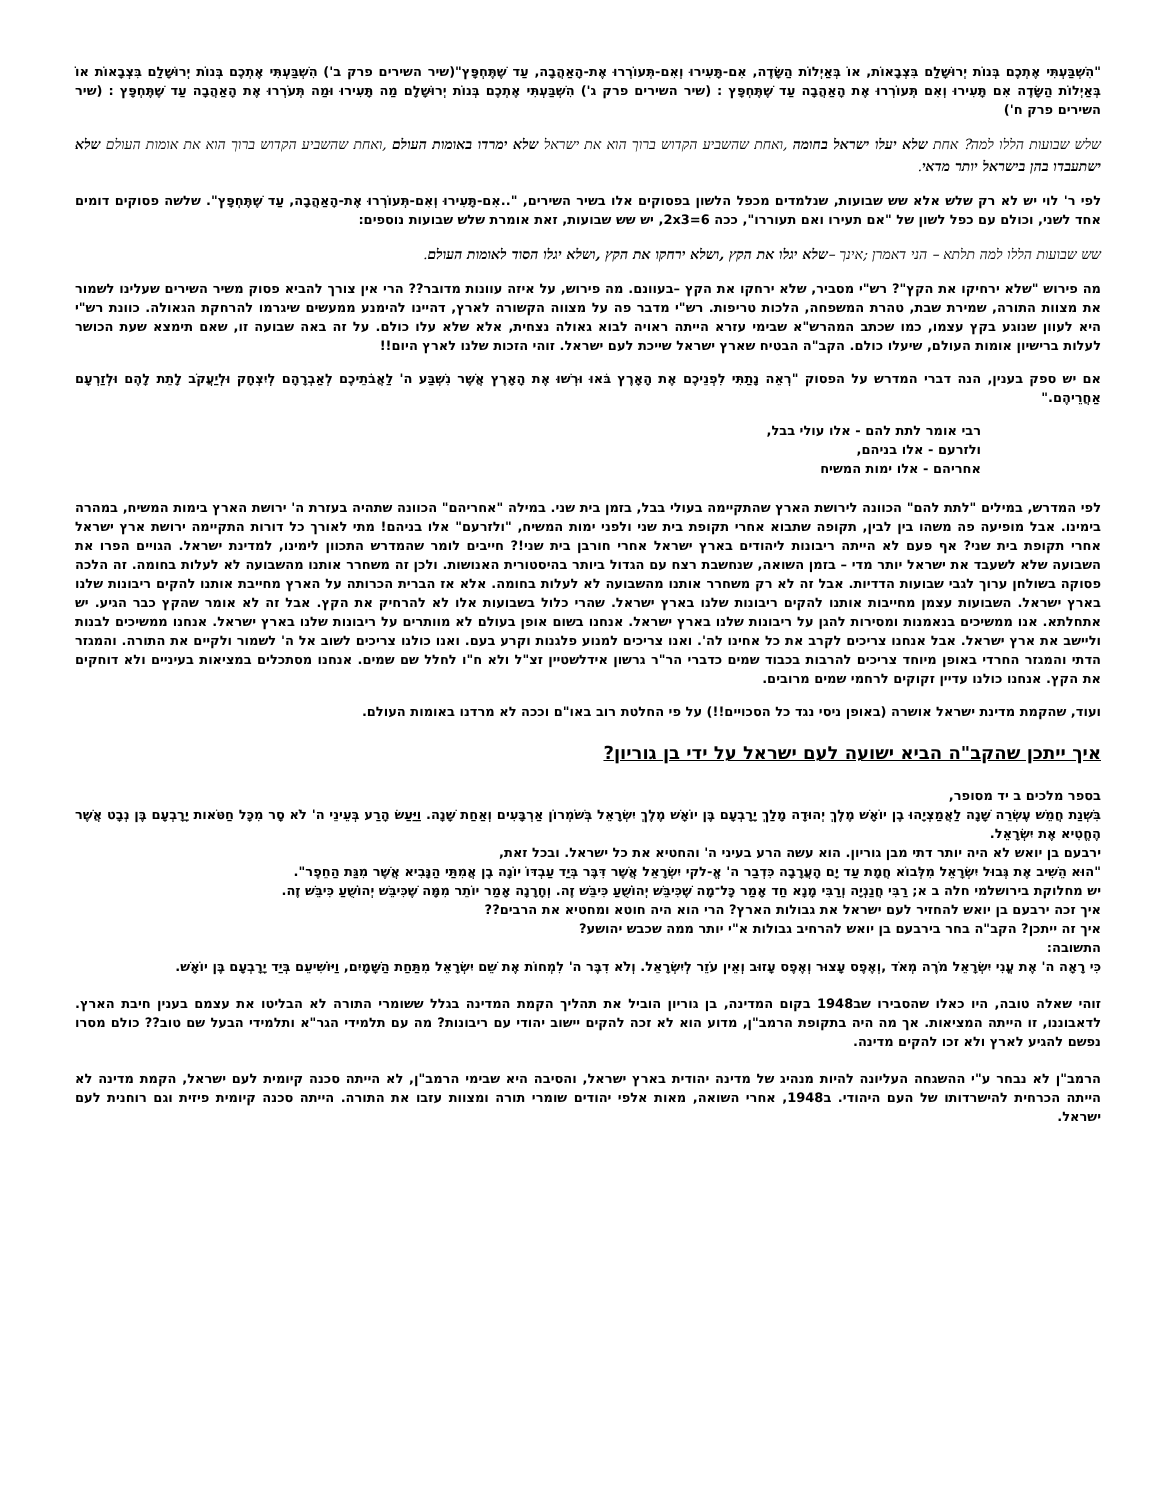"הִשְׁבַּעְתִּי אֶתְכֶם בְּנוֹת יְרוּשָׁלִַם בִּצְבָאוֹת, אוֹ בְּאַיְלוֹת הַשָּׂדֶה, אִם-תָּעִירוּ וְאִם-תְּעוֹרְרוּ אֶת-הָאַהֲבָה, עַד שֶׁתֶּחְפָּץ"(שיר השירים פרק ב') הִשְׁבַּעְתִּי אֶתְכֶם בְּנוֹת יְרוּשָׁלַם בִּצְבָאוֹת אוֹ בְּאַיְלוֹת הַשָּׂדֶה אִם תָּעִירוּ וְאִם תְּעוֹרְרוּ אֶת הָאַהֲבָה עַד שֶׁתֶּחְפָּץ : (שיר השירים פרק ג') הִשְׁבַּעְתִּי אֶתְכֶם בְּנוֹת יְרוּשָׁלָם מַה תָּעִירוּ וּמַה תְּעֹרְרוּ אֶת הָאַהֲבָה עַד שֶׁתֶּחְפָּץ : (שיר השירים פרק ח')
שלש שבועות הללו למה? אחת שלא יעלו ישראל בחומה ,ואחת שהשביע הקדוש ברוך הוא את ישראל שלא ימרדו באומות העולם ,ואחת שהשביע הקדוש ברוך הוא את אומות העולם שלא ישתעבדו בהן בישראל יותר מדאי.
לפי ר' לוי יש לא רק שלש אלא שש שבועות, שנלמדים מכפל הלשון בפסוקים אלו בשיר השירים, "..אִם-תָּעִירוּ וְאִם-תְּעוֹרְרוּ אֶת-הָאַהֲבָה, עַד שֶׁתֶּחְפָּץ". שלשה פסוקים דומים אחד לשני, וכולם עם כפל לשון של "אם תעירו ואם תעוררו", ככה 2x3=6, יש שש שבועות, זאת אומרת שלש שבועות נוספים:
שש שבועות הללו למה תלתא – הני דאמרן ;אינך –שלא יגלו את הקץ ,ושלא ירחקו את הקץ ,ושלא יגלו הסוד לאומות העולם.
מה פירוש "שלא ירחיקו את הקץ"? רש"י מסביר, שלא ירחקו את הקץ –בעוונם. מה פירוש, על איזה עוונות מדובר?? הרי אין צורך להביא פסוק משיר השירים שעלינו לשמור את מצוות התורה, שמירת שבת, טהרת המשפחה, הלכות טריפות. רש"י מדבר פה על מצווה הקשורה לארץ, דהיינו להימנע ממעשים שיגרמו להרחקת הגאולה. כוונת רש"י היא לעוון שנוגע בקץ עצמו, כמו שכתב המהרש"א שבימי עזרא הייתה ראויה לבוא גאולה נצחית, אלא שלא עלו כולם. על זה באה שבועה זו, שאם תימצא שעת הכושר לעלות ברישיון אומות העולם, שיעלו כולם. הקב"ה הבטיח שארץ ישראל שייכת לעם ישראל. זוהי הזכות שלנו לארץ היום!!
אם יש ספק בענין, הנה דברי המדרש על הפסוק "רְאֵה נָתַתִּי לִפְנֵיכֶם אֶת הָאָרֶץ בֹּאוּ וּרְשׁוּ אֶת הָאָרֶץ אֲשֶׁר נִשְׁבַּע ה' לַאֲבֹתֵיכֶם לְאַבְרָהָם לְיִצְחָק וּלְיַעֲקֹב לָתֵת לָהֶם וּלְזַרְעָם אַחֲרֵיהֶם."
רבי אומר לתת להם - אלו עולי בבל,
ולזרעם - אלו בניהם,
אחריהם - אלו ימות המשיח
לפי המדרש, במילים "לתת להם" הכוונה לירושת הארץ שהתקיימה בעולי בבל, בזמן בית שני. במילה "אחריהם" הכוונה שתהיה בעזרת ה' ירושת הארץ בימות המשיח, במהרה בימינו. אבל מופיעה פה משהו בין לבין, תקופה שתבוא אחרי תקופת בית שני ולפני ימות המשיח, "ולזרעם" אלו בניהם! מתי לאורך כל דורות התקיימה ירושת ארץ ישראל אחרי תקופת בית שני? אף פעם לא הייתה ריבונות ליהודים בארץ ישראל אחרי חורבן בית שני!? חייבים לומר שהמדרש התכוון לימינו, למדינת ישראל. הגויים הפרו את השבועה שלא לשעבד את ישראל יותר מדי – בזמן השואה, שנחשבת רצח עם הגדול ביותר בהיסטורית האנושות. ולכן זה משחרר אותנו מהשבועה לא לעלות בחומה. זה הלכה פסוקה בשולחן ערוך לגבי שבועות הדדיות. אבל זה לא רק משחרר אותנו מהשבועה לא לעלות בחומה. אלא אז הברית הכרותה על הארץ מחייבת אותנו להקים ריבונות שלנו בארץ ישראל. השבועות עצמן מחייבות אותנו להקים ריבונות שלנו בארץ ישראל. שהרי כלול בשבועות אלו לא להרחיק את הקץ. אבל זה לא אומר שהקץ כבר הגיע. יש אתחלתא. אנו ממשיכים בנאמנות ומסירות להגן על ריבונות שלנו בארץ ישראל. אנחנו בשום אופן בעולם לא מוותרים על ריבונות שלנו בארץ ישראל. אנחנו ממשיכים לבנות וליישב את ארץ ישראל. אבל אנחנו צריכים לקרב את כל אחינו לה'. ואנו צריכים למנוע פלגנות וקרע בעם. ואנו כולנו צריכים לשוב אל ה' לשמור ולקיים את התורה. והמגזר הדתי והמגזר החרדי באופן מיוחד צריכים להרבות בכבוד שמים כדברי הר"ר גרשון אידלשטיין זצ"ל ולא ח"ו לחלל שם שמים. אנחנו מסתכלים במציאות בעיניים ולא דוחקים את הקץ. אנחנו כולנו עדיין זקוקים לרחמי שמים מרובים.
ועוד, שהקמת מדינת ישראל אושרה (באופן ניסי נגד כל הסכויים!!) על פי החלטת רוב באו"ם וככה לא מרדנו באומות העולם.
איך ייתכן שהקב"ה הביא ישועה לעם ישראל על ידי בן גוריון?
בספר מלכים ב יד מסופר,
בִּשְׁנַת חֲמֵשׁ עֶשְׂרֵה שָׁנָה לַאֲמַצְיָהוּ בֶן יוֹאָשׁ מֶלֶךְ יְהוּדָה מָלַךְ יָרָבְעָם בֶּן יוֹאָשׁ מֶלֶךְ יִשְׂרָאֵל בְּשֹׁמְרוֹן אַרְבָּעִים וְאַחַת שָׁנָה. וַיַּעַשׂ הָרַע בְּעֵינֵי ה' לֹא סָר מִכָּל חַטֹּאות יָרָבְעָם בֶּן נְבָט אֲשֶׁר הֶחֱטִיא אֶת יִשְׂרָאֵל.
ירבעם בן יואש לא היה יותר דתי מבן גוריון. הוא עשה הרע בעיני ה' והחטיא את כל ישראל. ובכל זאת,
"הוּא הֵשִׁיב אֶת גְּבוּל יִשְׂרָאֵל מִלְּבוֹא חֲמָת עַד יָם הָעֲרָבָה כִּדְבַר ה' אֱ-לקי יִשְׂרָאֵל אֲשֶׁר דִּבֶּר בְּיַד עַבְדּוֹ יוֹנָה בֶן אֲמִתַּי הַנָּבִיא אֲשֶׁר מִגַּת הַחֵפֶר".
יש מחלוקת בירושלמי חלה ב א; רַבִּי חֲנַנְיָה וְרַבִּי מָנָא חַד אָמַר כָּל־מָה שֶׁכִּיבֵּשׁ יְהוֹשֻׁעַ כִּיבֵּשׁ זֶה. וְחָרָנָה אָמַר יוֹתֵר מִמָּה שֶׁכִּיבֵּשׁ יְהוֹשֻׁעַ כִּיבֵּשׁ זֶה.
איך זכה ירבעם בן יואש להחזיר לעם ישראל את גבולות הארץ? הרי הוא היה חוטא ומחטיא את הרבים??
איך זה ייתכן? הקב"ה בחר בירבעם בן יואש להרחיב גבולות א"י יותר ממה שכבש יהושע?
התשובה:
כִּי רָאָה ה' אֶת עֳנִי יִשְׂרָאֵל מֹרֶה מְאֹד ,וְאֶפֶס עָצוּר וְאֶפֶס עָזוּב וְאֵין עֹזֵר לְיִשְׂרָאֵל. וְלֹא דִבֶּר ה' לִמְחוֹת אֶת שֵׁם יִשְׂרָאֵל מִתַּחַת הַשָּׁמָיִם, וַיּוֹשִׁיעֵם בְּיַד יָרָבְעָם בֶּן יוֹאָשׁ.
זוהי שאלה טובה, היו כאלו שהסבירו שב1948 בקום המדינה, בן גוריון הוביל את תהליך הקמת המדינה בגלל ששומרי התורה לא הבליטו את עצמם בענין חיבת הארץ. לדאבוננו, זו הייתה המציאות. אך מה היה בתקופת הרמב"ן, מדוע הוא לא זכה להקים יישוב יהודי עם ריבונות? מה עם תלמידי הגר"א ותלמידי הבעל שם טוב?? כולם מסרו נפשם להגיע לארץ ולא זכו להקים מדינה.
הרמב"ן לא נבחר ע"י ההשגחה העליונה להיות מנהיג של מדינה יהודית בארץ ישראל, והסיבה היא שבימי הרמב"ן, לא הייתה סכנה קיומית לעם ישראל, הקמת מדינה לא הייתה הכרחית להישרדותו של העם היהודי. ב1948, אחרי השואה, מאות אלפי יהודים שומרי תורה ומצוות עזבו את התורה. הייתה סכנה קיומית פיזית וגם רוחנית לעם ישראל.